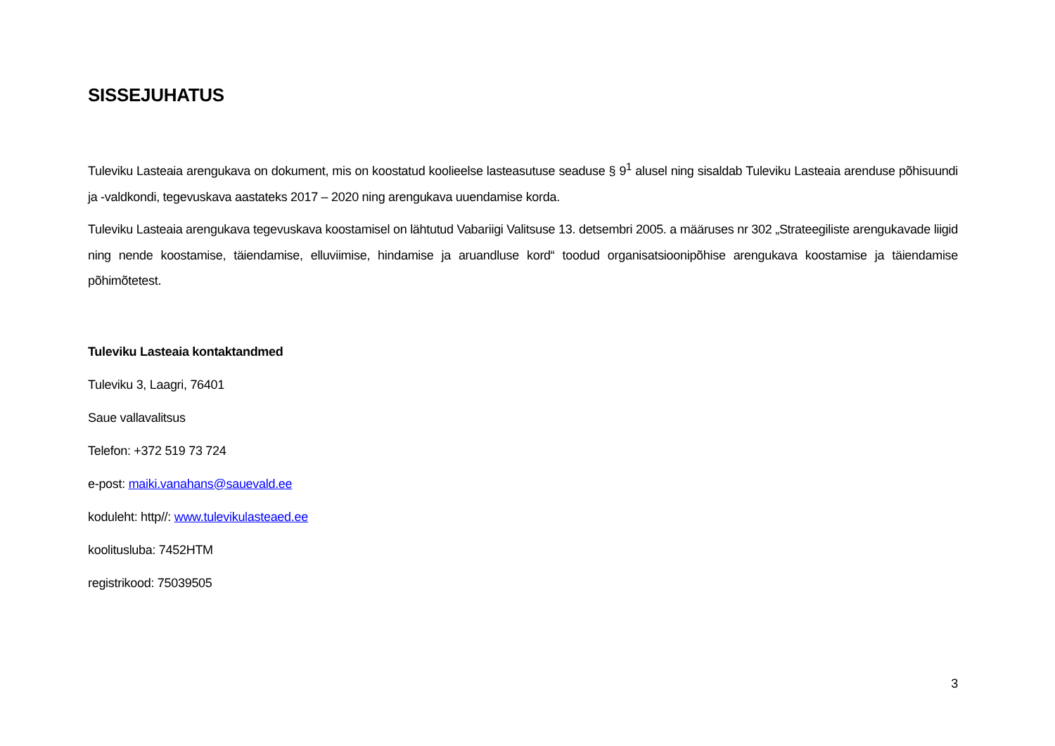SISSEJUHATUS
Tuleviku Lasteaia arengukava on dokument, mis on koostatud koolieelse lasteasutuse seaduse § 9<sup>1</sup> alusel ning sisaldab Tuleviku Lasteaia arenduse põhisuundi ja -valdkondi, tegevuskava aastateks 2017 – 2020 ning arengukava uuendamise korda.
Tuleviku Lasteaia arengukava tegevuskava koostamisel on lähtutud Vabariigi Valitsuse 13. detsembri 2005. a määruses nr 302 „Strateegiliste arengukavade liigid ning nende koostamise, täiendamise, elluviimise, hindamise ja aruandluse kord“ toodud organisatsioonipõhise arengukava koostamise ja täiendamise põhimõtetest.
Tuleviku Lasteaia kontaktandmed
Tuleviku 3, Laagri, 76401
Saue vallavalitsus
Telefon: +372 519 73 724
e-post: maiki.vanahans@sauevald.ee
koduleht: http//: www.tulevikulasteaed.ee
koolitusluba: 7452HTM
registrikood: 75039505
3